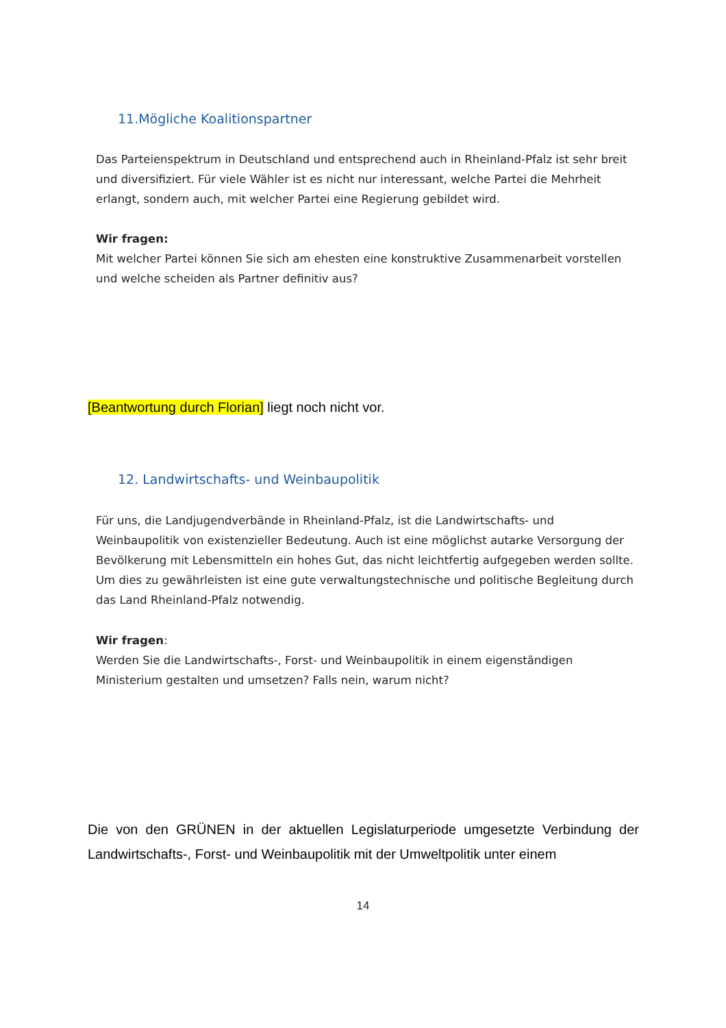11.Mögliche Koalitionspartner
Das Parteienspektrum in Deutschland und entsprechend auch in Rheinland-Pfalz ist sehr breit und diversifiziert. Für viele Wähler ist es nicht nur interessant, welche Partei die Mehrheit erlangt, sondern auch, mit welcher Partei eine Regierung gebildet wird.
Wir fragen:
Mit welcher Partei können Sie sich am ehesten eine konstruktive Zusammenarbeit vorstellen und welche scheiden als Partner definitiv aus?
[Beantwortung durch Florian] liegt noch nicht vor.
12. Landwirtschafts- und Weinbaupolitik
Für uns, die Landjugendverbände in Rheinland-Pfalz, ist die Landwirtschafts- und Weinbaupolitik von existenzieller Bedeutung. Auch ist eine möglichst autarke Versorgung der Bevölkerung mit Lebensmitteln ein hohes Gut, das nicht leichtfertig aufgegeben werden sollte. Um dies zu gewährleisten ist eine gute verwaltungstechnische und politische Begleitung durch das Land Rheinland-Pfalz notwendig.
Wir fragen:
Werden Sie die Landwirtschafts-, Forst- und Weinbaupolitik in einem eigenständigen Ministerium gestalten und umsetzen? Falls nein, warum nicht?
Die von den GRÜNEN in der aktuellen Legislaturperiode umgesetzte Verbindung der Landwirtschafts-, Forst- und Weinbaupolitik mit der Umweltpolitik unter einem
14